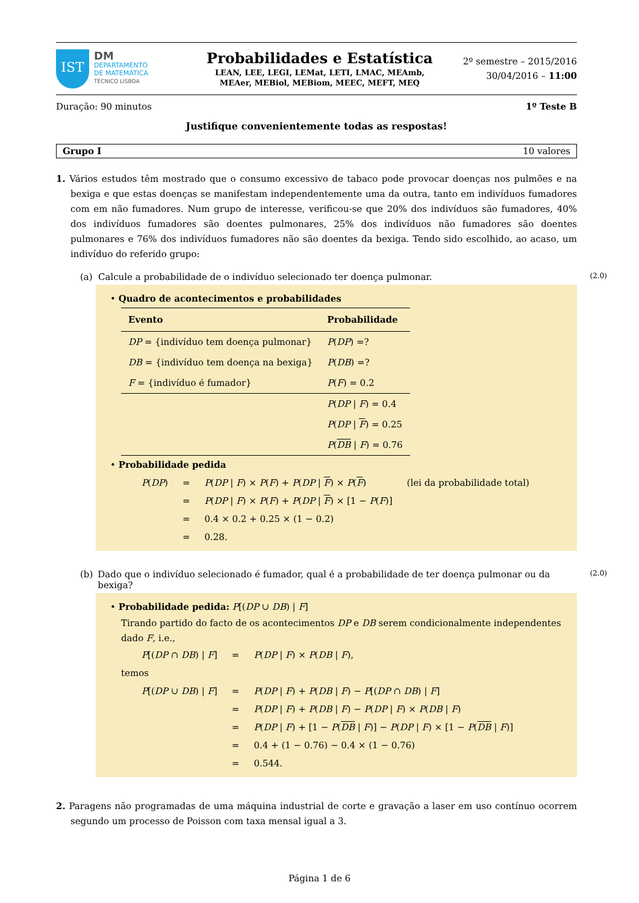IST
DM
DEPARTAMENTO
DE MATEMÁTICA
TÉCNICO LISBOA
Probabilidades e Estatística
LEAN, LEE, LEGI, LEMat, LETI, LMAC, MEAmb,
MEAer, MEBiol, MEBiom, MEEC, MEFT, MEQ
2º semestre – 2015/2016
30/04/2016 – 11:00
Duração: 90 minutos 1º Teste B
Justifique convenientemente todas as respostas!
Grupo I 10 valores
1. Vários estudos têm mostrado que o consumo excessivo de tabaco pode provocar doenças nos pulmões e na bexiga e que estas doenças se manifestam independentemente uma da outra, tanto em indivíduos fumadores com em não fumadores. Num grupo de interesse, verificou-se que 20% dos indivíduos são fumadores, 40% dos indivíduos fumadores são doentes pulmonares, 25% dos indivíduos não fumadores são doentes pulmonares e 76% dos indivíduos fumadores não são doentes da bexiga. Tendo sido escolhido, ao acaso, um indivíduo do referido grupo:
(a) Calcule a probabilidade de o indivíduo selecionado ter doença pulmonar. (2.0)
• Quadro de acontecimentos e probabilidades
| Evento | Probabilidade |
| --- | --- |
| DP = {indivíduo tem doença pulmonar} | P ( DP ) =? |
| DB = {indivíduo tem doença na bexiga} | P ( DB ) =? |
| F = {indivíduo é fumador} | P ( F ) = 0.2 |
| | P ( DP / F ) = 0.4 |
| | P ( DP / F ) = 0.25 |
| | P ( DB / F ) = 0.76 |
• Probabilidade pedida
| P ( DP ) | = | P ( DP / F ) × P ( F ) + P ( DP / F ) × P ( F ) | (lei da probabilidade total) |
| | = | P ( DP / F ) × P ( F ) + P ( DP / F ) × [1 − P ( F )] | |
| | = | 0.4 × 0.2 + 0.25 × (1 − 0.2) | |
| | = | 0.28. | |
(b) Dado que o indivíduo selecionado é fumador, qual é a probabilidade de ter doença pulmonar ou da bexiga? (2.0)
• Probabilidade pedida: P[(DP ∪ DB) | F]
Tirando partido do facto de os acontecimentos DP e DB serem condicionalmente independentes dado F, i.e.,
| P [( DP ∩ DB ) / F ] | = | P ( DP / F ) × P ( DB / F ), |
temos
| P [( DP ∪ DB ) / F ] | = | P ( DP / F ) + P ( DB / F ) − P [( DP ∩ DB ) / F ] |
| | = | P ( DP / F ) + P ( DB / F ) − P ( DP / F ) × P ( DB / F ) |
| | = | P ( DP / F ) + [1 − P ( DB / F )] − P ( DP / F ) × [1 − P ( DB / F )] |
| | = | 0.4 + (1 − 0.76) − 0.4 × (1 − 0.76) |
| | = | 0.544. |
2. Paragens não programadas de uma máquina industrial de corte e gravação a laser em uso contínuo ocorrem segundo um processo de Poisson com taxa mensal igual a 3.
Página 1 de 6